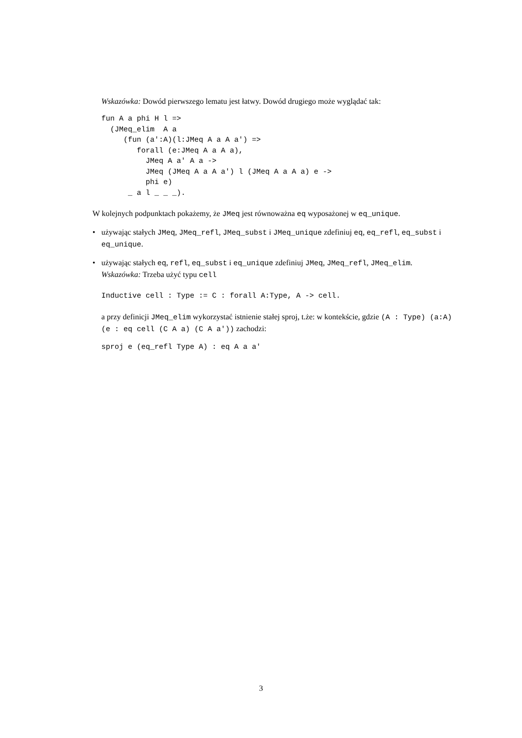Wskazówka: Dowód pierwszego lematu jest łatwy. Dowód drugiego może wyglądać tak:
fun A a phi H l =>
  (JMeq_elim  A a
     (fun (a':A)(l:JMeq A a A a') =>
        forall (e:JMeq A a A a),
          JMeq A a' A a ->
          JMeq (JMeq A a A a') l (JMeq A a A a) e ->
          phi e)
      _ a l _ _ _).
W kolejnych podpunktach pokażemy, że JMeq jest równoważna eq wyposażonej w eq_unique.
• używając stałych JMeq, JMeq_refl, JMeq_subst i JMeq_unique zdefiniuj eq, eq_refl, eq_subst i eq_unique.
• używając stałych eq, refl, eq_subst i eq_unique zdefiniuj JMeq, JMeq_refl, JMeq_elim.
Wskazówka: Trzeba użyć typu cell
Inductive cell : Type := C : forall A:Type, A -> cell.
a przy definicji JMeq_elim wykorzystać istnienie stałej sproj, t.że: w kontekście, gdzie (A : Type) (a:A) (e : eq cell (C A a) (C A a')) zachodzi:
sproj e (eq_refl Type A) : eq A a a'
3